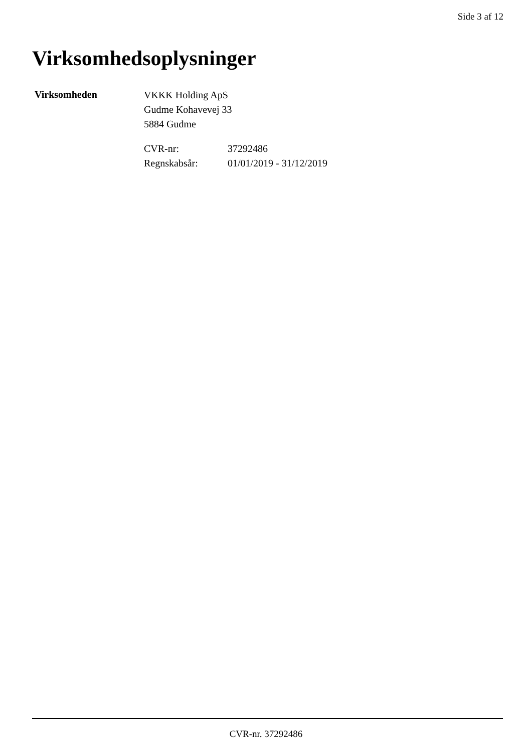Side 3 af 12
Virksomhedsoplysninger
Virksomheden
VKKK Holding ApS
Gudme Kohavevej 33
5884 Gudme
| CVR-nr: | 37292486 |
| Regnskabsår: | 01/01/2019 - 31/12/2019 |
CVR-nr. 37292486